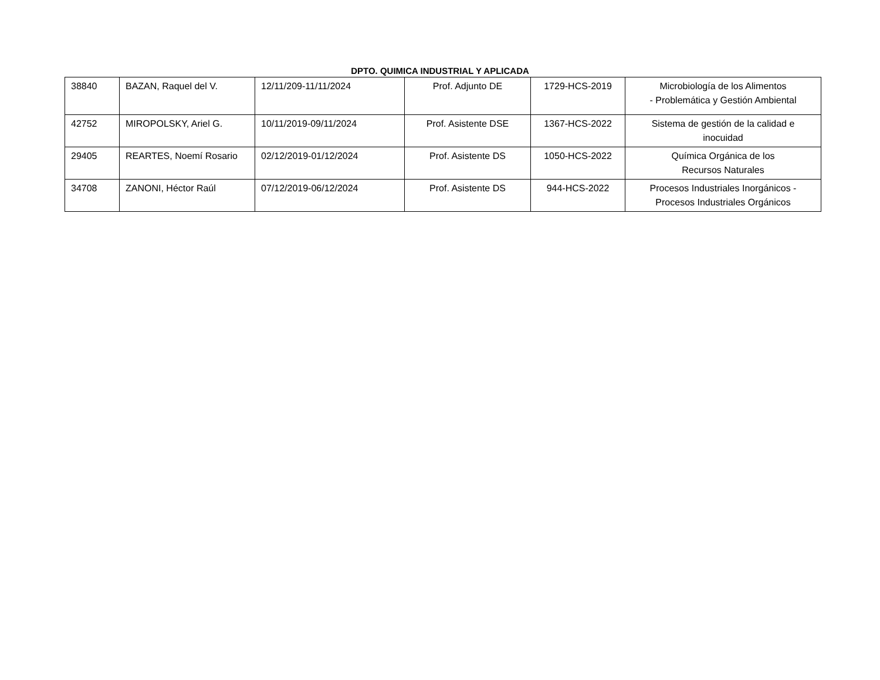DPTO. QUIMICA INDUSTRIAL Y APLICADA
| 38840 | BAZAN, Raquel del V. | 12/11/209-11/11/2024 | Prof. Adjunto DE | 1729-HCS-2019 | Microbiología de los Alimentos - Problemática y Gestión Ambiental |
| 42752 | MIROPOLSKY, Ariel G. | 10/11/2019-09/11/2024 | Prof. Asistente DSE | 1367-HCS-2022 | Sistema de gestión de la calidad e inocuidad |
| 29405 | REARTES, Noemí Rosario | 02/12/2019-01/12/2024 | Prof. Asistente DS | 1050-HCS-2022 | Química Orgánica de los Recursos Naturales |
| 34708 | ZANONI, Héctor Raúl | 07/12/2019-06/12/2024 | Prof. Asistente DS | 944-HCS-2022 | Procesos Industriales Inorgánicos - Procesos Industriales Orgánicos |